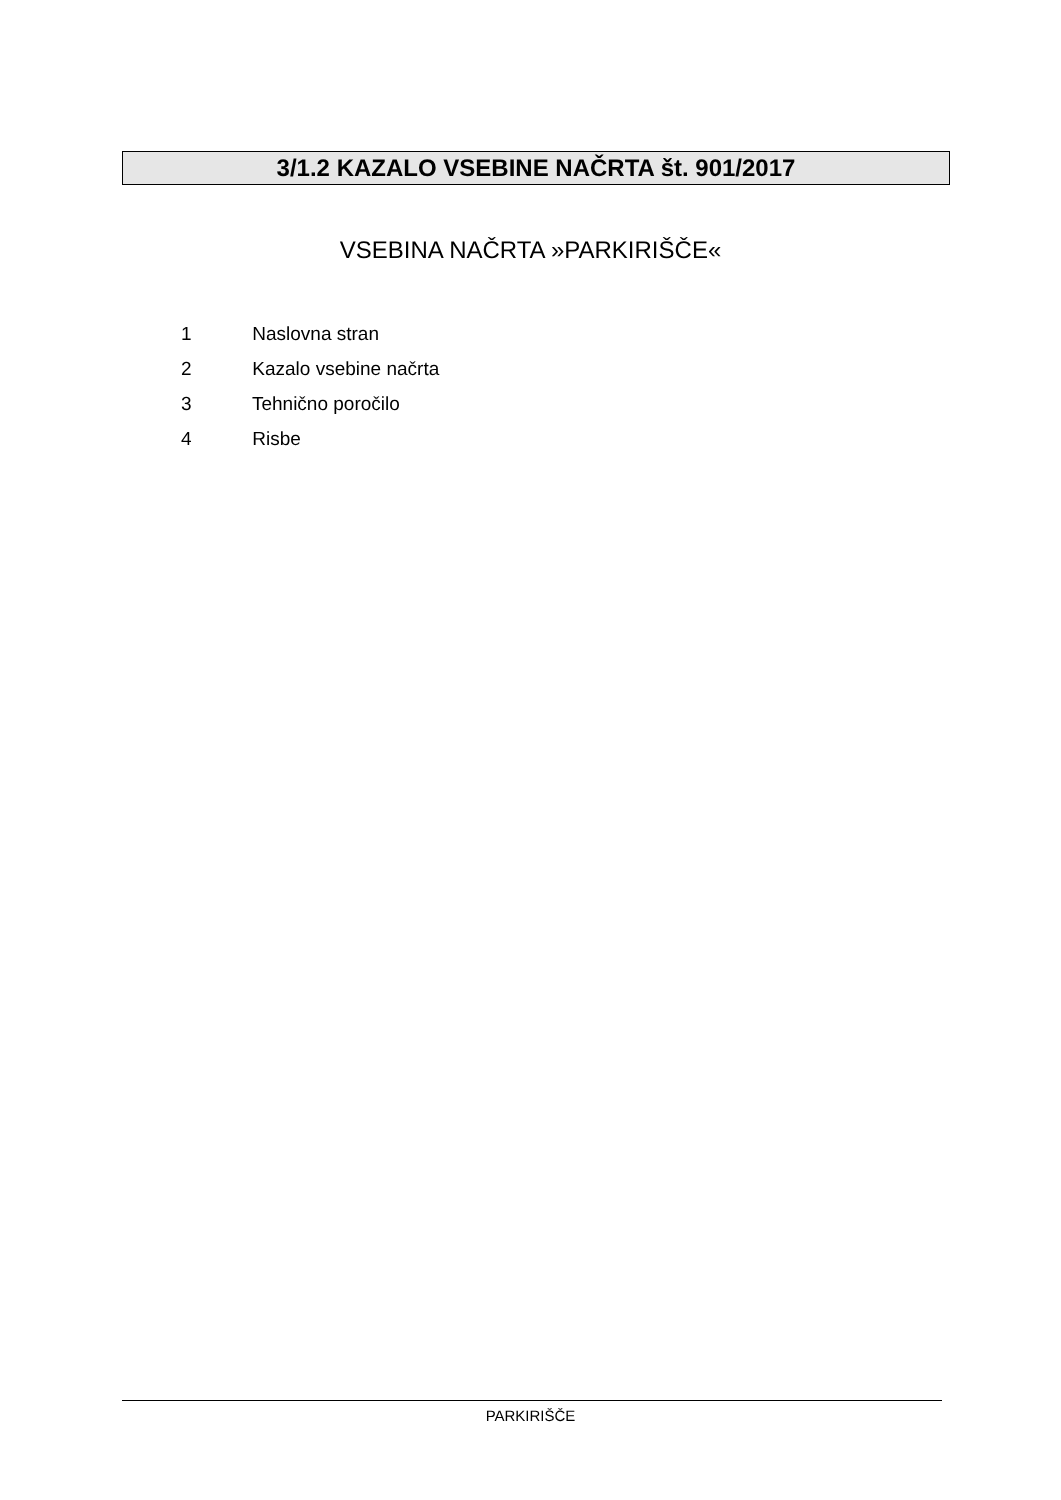3/1.2 KAZALO VSEBINE NAČRTA št. 901/2017
VSEBINA NAČRTA »PARKIRIŠČE«
1 Naslovna stran
2 Kazalo vsebine načrta
3 Tehnično poročilo
4 Risbe
PARKIRIŠČE